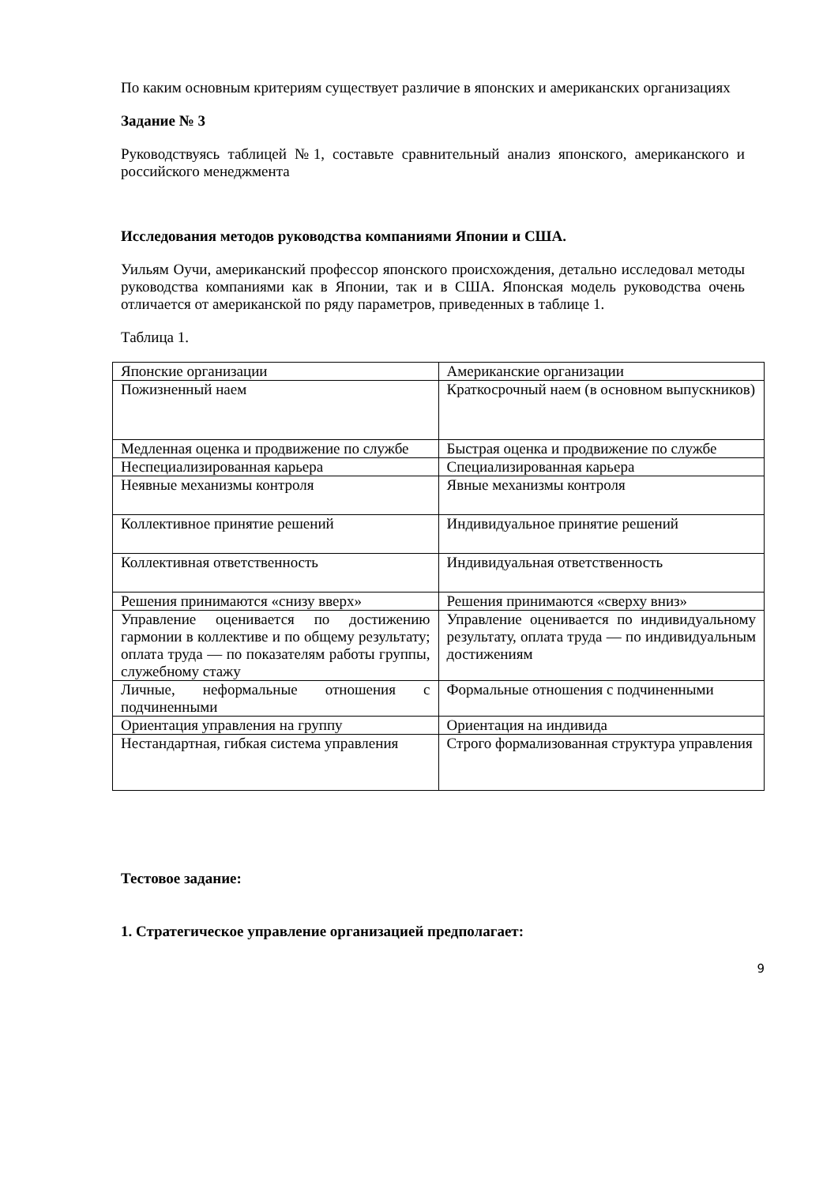По каким основным критериям существует различие в японских и американских организациях
Задание № 3
Руководствуясь таблицей №1, составьте сравнительный анализ японского, американского и российского менеджмента
Исследования методов руководства компаниями Японии и США.
Уильям Оучи, американский профессор японского происхождения, детально исследовал методы руководства компаниями как в Японии, так и в США. Японская модель руководства очень отличается от американской по ряду параметров, приведенных в таблице 1.
Таблица 1.
| Японские организации | Американские организации |
| Пожизненный наем | Краткосрочный наем (в основном выпускников) |
| Медленная оценка и продвижение по службе | Быстрая оценка и продвижение по службе |
| Неспециализированная карьера | Специализированная карьера |
| Неявные механизмы контроля | Явные механизмы контроля |
| Коллективное принятие решений | Индивидуальное принятие решений |
| Коллективная ответственность | Индивидуальная ответственность |
| Решения принимаются «снизу вверх» | Решения принимаются «сверху вниз» |
| Управление оценивается по достижению гармонии в коллективе и по общему результату; оплата труда — по показателям работы группы, служебному стажу | Управление оценивается по индивидуальному результату, оплата труда — по индивидуальным достижениям |
| Личные, неформальные отношения с подчиненными | Формальные отношения с подчиненными |
| Ориентация управления на группу | Ориентация на индивида |
| Нестандартная, гибкая система управления | Строго формализованная структура управления |
Тестовое задание:
1. Стратегическое управление организацией предполагает:
9